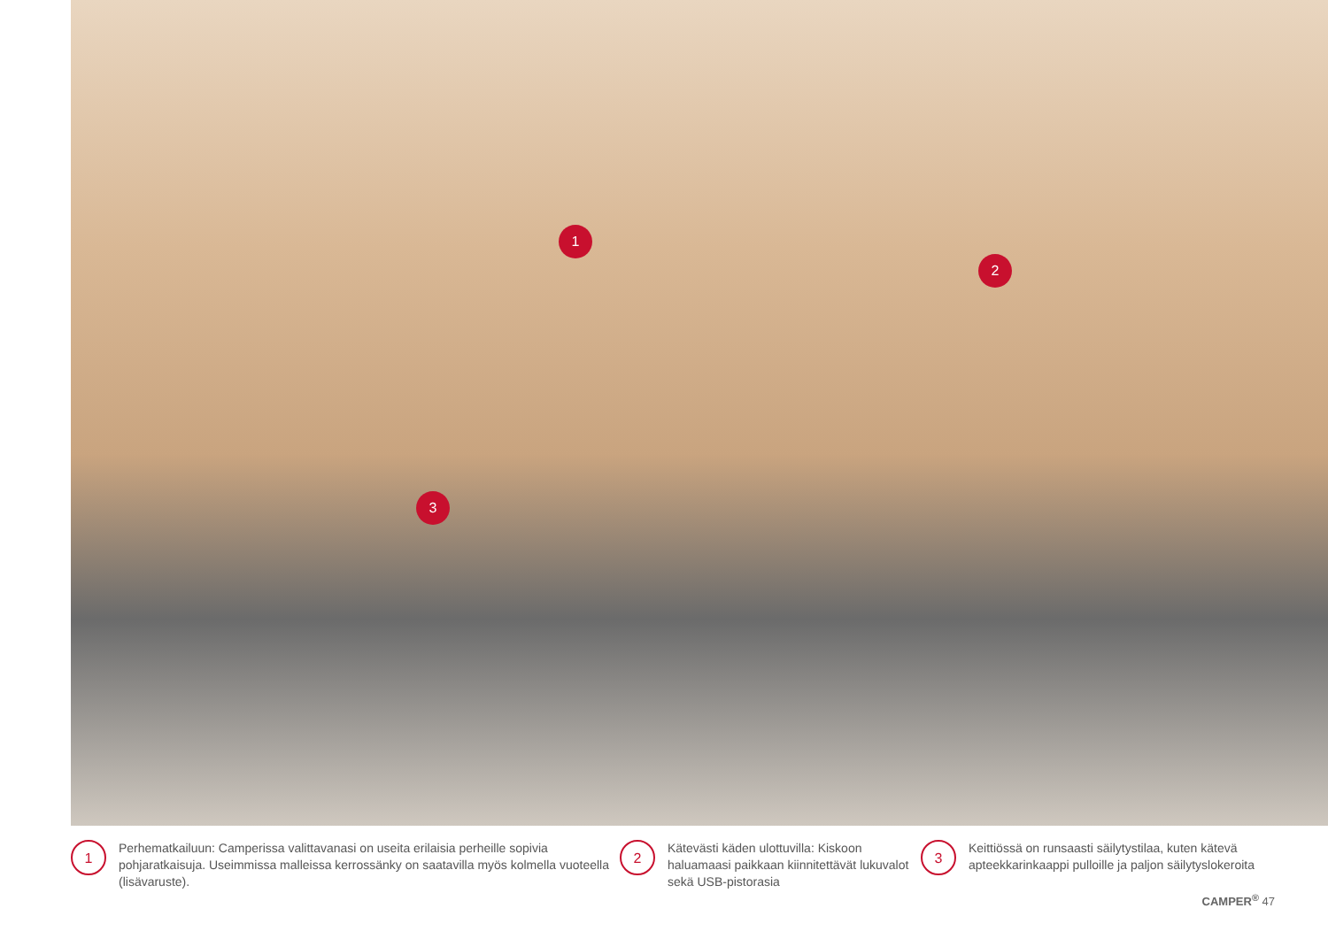1
2
3
1
Perhematkailuun: Camperissa valittavanasi on useita erilaisia perheille sopivia pohjaratkaisuja. Useimmissa malleissa kerrossänky on saatavilla myös kolmella vuoteella (lisävaruste).
2
Kätevästi käden ulottuvilla: Kiskoon haluamaasi paikkaan kiinnitettävät lukuvalot sekä USB-pistorasia
3
Keittiössä on runsaasti säilytystilaa, kuten kätevä apteekkarinkaappi pulloille ja paljon säilytyslokeroita
CAMPER<sup>®</sup> 47